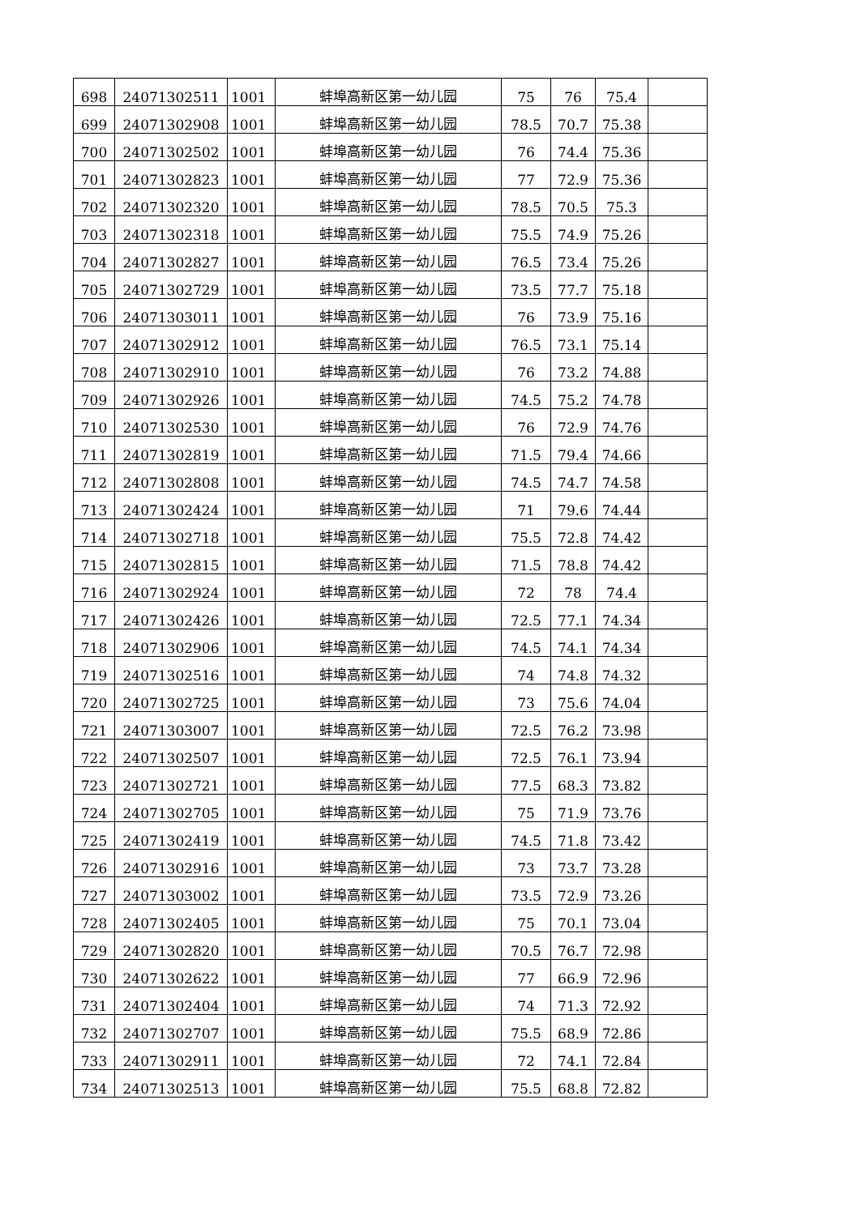| 698 | 24071302511 | 1001 | 蚌埠高新区第一幼儿园 | 75 | 76 | 75.4 | |
| 699 | 24071302908 | 1001 | 蚌埠高新区第一幼儿园 | 78.5 | 70.7 | 75.38 | |
| 700 | 24071302502 | 1001 | 蚌埠高新区第一幼儿园 | 76 | 74.4 | 75.36 | |
| 701 | 24071302823 | 1001 | 蚌埠高新区第一幼儿园 | 77 | 72.9 | 75.36 | |
| 702 | 24071302320 | 1001 | 蚌埠高新区第一幼儿园 | 78.5 | 70.5 | 75.3 | |
| 703 | 24071302318 | 1001 | 蚌埠高新区第一幼儿园 | 75.5 | 74.9 | 75.26 | |
| 704 | 24071302827 | 1001 | 蚌埠高新区第一幼儿园 | 76.5 | 73.4 | 75.26 | |
| 705 | 24071302729 | 1001 | 蚌埠高新区第一幼儿园 | 73.5 | 77.7 | 75.18 | |
| 706 | 24071303011 | 1001 | 蚌埠高新区第一幼儿园 | 76 | 73.9 | 75.16 | |
| 707 | 24071302912 | 1001 | 蚌埠高新区第一幼儿园 | 76.5 | 73.1 | 75.14 | |
| 708 | 24071302910 | 1001 | 蚌埠高新区第一幼儿园 | 76 | 73.2 | 74.88 | |
| 709 | 24071302926 | 1001 | 蚌埠高新区第一幼儿园 | 74.5 | 75.2 | 74.78 | |
| 710 | 24071302530 | 1001 | 蚌埠高新区第一幼儿园 | 76 | 72.9 | 74.76 | |
| 711 | 24071302819 | 1001 | 蚌埠高新区第一幼儿园 | 71.5 | 79.4 | 74.66 | |
| 712 | 24071302808 | 1001 | 蚌埠高新区第一幼儿园 | 74.5 | 74.7 | 74.58 | |
| 713 | 24071302424 | 1001 | 蚌埠高新区第一幼儿园 | 71 | 79.6 | 74.44 | |
| 714 | 24071302718 | 1001 | 蚌埠高新区第一幼儿园 | 75.5 | 72.8 | 74.42 | |
| 715 | 24071302815 | 1001 | 蚌埠高新区第一幼儿园 | 71.5 | 78.8 | 74.42 | |
| 716 | 24071302924 | 1001 | 蚌埠高新区第一幼儿园 | 72 | 78 | 74.4 | |
| 717 | 24071302426 | 1001 | 蚌埠高新区第一幼儿园 | 72.5 | 77.1 | 74.34 | |
| 718 | 24071302906 | 1001 | 蚌埠高新区第一幼儿园 | 74.5 | 74.1 | 74.34 | |
| 719 | 24071302516 | 1001 | 蚌埠高新区第一幼儿园 | 74 | 74.8 | 74.32 | |
| 720 | 24071302725 | 1001 | 蚌埠高新区第一幼儿园 | 73 | 75.6 | 74.04 | |
| 721 | 24071303007 | 1001 | 蚌埠高新区第一幼儿园 | 72.5 | 76.2 | 73.98 | |
| 722 | 24071302507 | 1001 | 蚌埠高新区第一幼儿园 | 72.5 | 76.1 | 73.94 | |
| 723 | 24071302721 | 1001 | 蚌埠高新区第一幼儿园 | 77.5 | 68.3 | 73.82 | |
| 724 | 24071302705 | 1001 | 蚌埠高新区第一幼儿园 | 75 | 71.9 | 73.76 | |
| 725 | 24071302419 | 1001 | 蚌埠高新区第一幼儿园 | 74.5 | 71.8 | 73.42 | |
| 726 | 24071302916 | 1001 | 蚌埠高新区第一幼儿园 | 73 | 73.7 | 73.28 | |
| 727 | 24071303002 | 1001 | 蚌埠高新区第一幼儿园 | 73.5 | 72.9 | 73.26 | |
| 728 | 24071302405 | 1001 | 蚌埠高新区第一幼儿园 | 75 | 70.1 | 73.04 | |
| 729 | 24071302820 | 1001 | 蚌埠高新区第一幼儿园 | 70.5 | 76.7 | 72.98 | |
| 730 | 24071302622 | 1001 | 蚌埠高新区第一幼儿园 | 77 | 66.9 | 72.96 | |
| 731 | 24071302404 | 1001 | 蚌埠高新区第一幼儿园 | 74 | 71.3 | 72.92 | |
| 732 | 24071302707 | 1001 | 蚌埠高新区第一幼儿园 | 75.5 | 68.9 | 72.86 | |
| 733 | 24071302911 | 1001 | 蚌埠高新区第一幼儿园 | 72 | 74.1 | 72.84 | |
| 734 | 24071302513 | 1001 | 蚌埠高新区第一幼儿园 | 75.5 | 68.8 | 72.82 | |